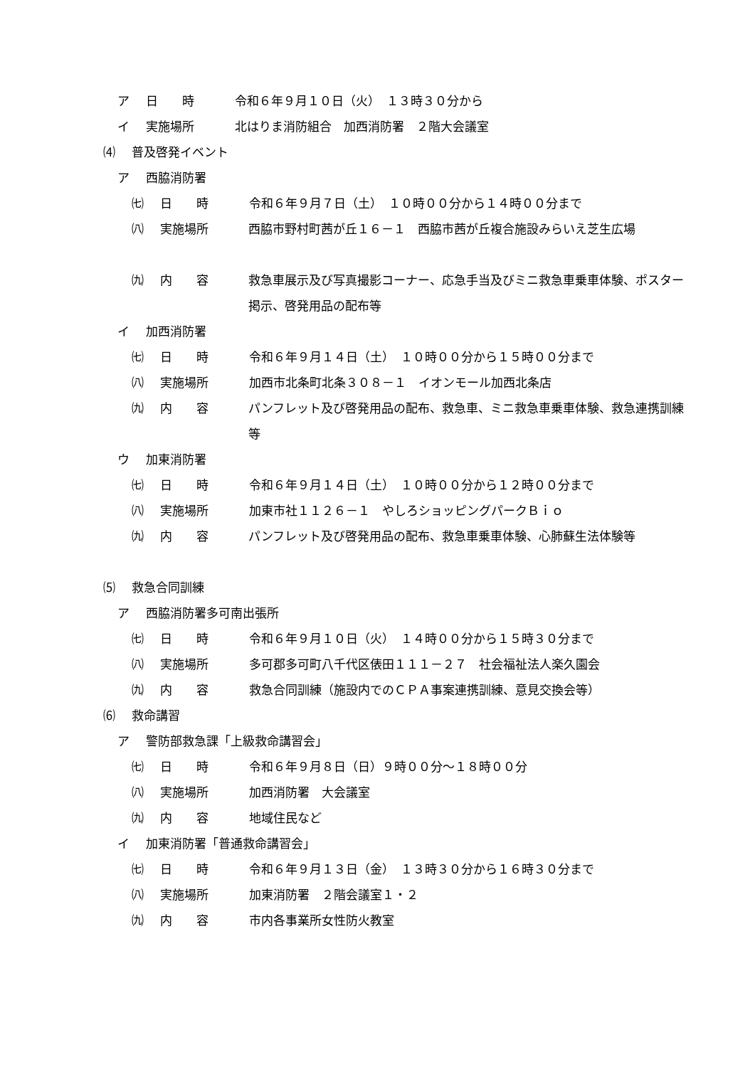ア 日　　時 令和６年９月１０日（火）　１３時３０分から
イ 実施場所 北はりま消防組合　加西消防署　２階大会議室
⑷ 普及啓発イベント
ア 西脇消防署
㈦ 日　　時 令和６年９月７日（土）　１０時００分から１４時００分まで
㈧ 実施場所 西脇市野村町茜が丘１６－１　西脇市茜が丘複合施設みらいえ芝生広場
㈨ 内　　容 救急車展示及び写真撮影コーナー、応急手当及びミニ救急車乗車体験、ポスター掲示、啓発用品の配布等
イ 加西消防署
㈦ 日　　時 令和６年９月１４日（土）　１０時００分から１５時００分まで
㈧ 実施場所 加西市北条町北条３０８－１　イオンモール加西北条店
㈨ 内　　容 パンフレット及び啓発用品の配布、救急車、ミニ救急車乗車体験、救急連携訓練等
ウ 加東消防署
㈦ 日　　時 令和６年９月１４日（土）　１０時００分から１２時００分まで
㈧ 実施場所 加東市社１１２６－１　やしろショッピングパークＢｉｏ
㈨ 内　　容 パンフレット及び啓発用品の配布、救急車乗車体験、心肺蘇生法体験等
⑸ 救急合同訓練
ア 西脇消防署多可南出張所
㈦ 日　　時 令和６年９月１０日（火）　１４時００分から１５時３０分まで
㈧ 実施場所 多可郡多可町八千代区俵田１１１－２７　社会福祉法人楽久園会
㈨ 内　　容 救急合同訓練（施設内でのＣＰＡ事案連携訓練、意見交換会等）
⑹ 救命講習
ア 警防部救急課「上級救命講習会」
㈦ 日　　時 令和６年９月８日（日）９時００分～１８時００分
㈧ 実施場所 加西消防署　大会議室
㈨ 内　　容 地域住民など
イ 加東消防署「普通救命講習会」
㈦ 日　　時 令和６年９月１３日（金）　１３時３０分から１６時３０分まで
㈧ 実施場所 加東消防署　２階会議室１・２
㈨ 内　　容 市内各事業所女性防火教室